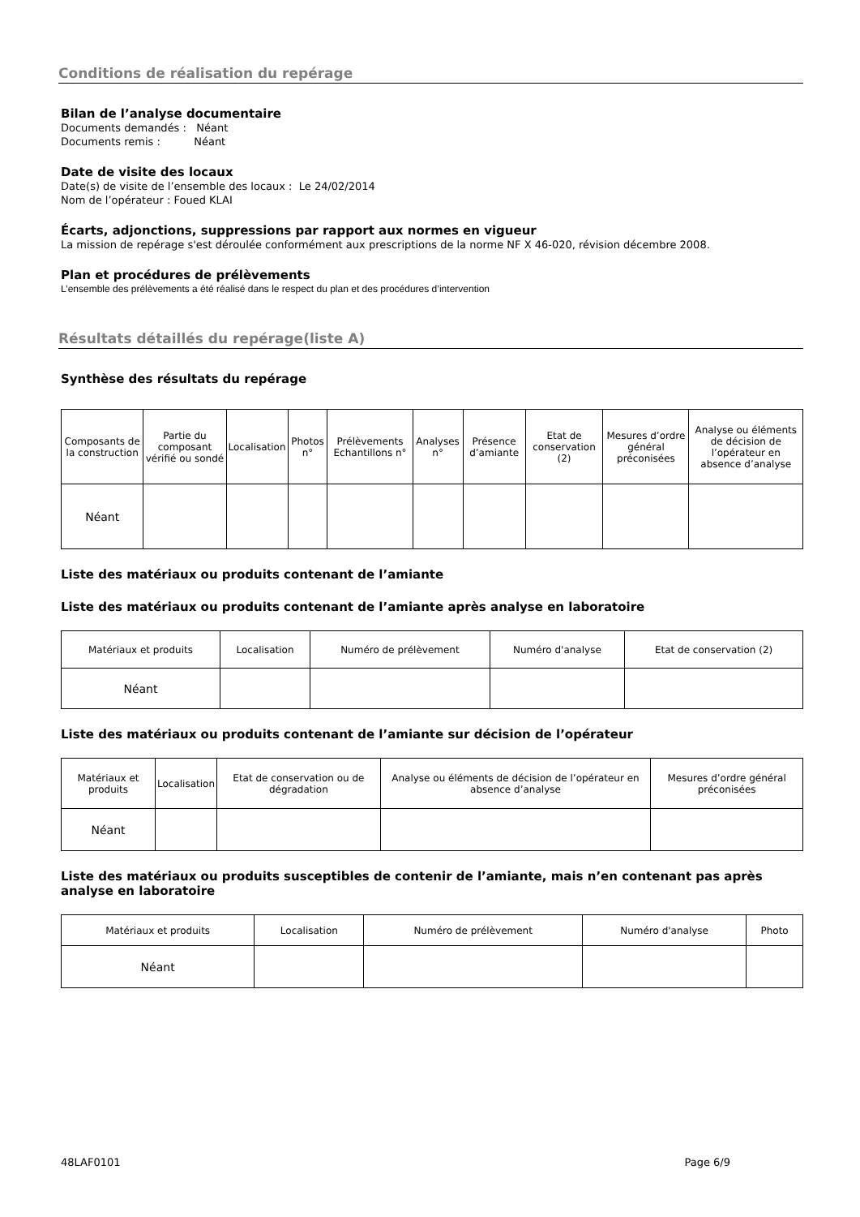Conditions de réalisation du repérage
Bilan de l’analyse documentaire
Documents demandés : Néant
Documents remis : Néant
Date de visite des locaux
Date(s) de visite de l’ensemble des locaux : Le 24/02/2014
Nom de l’opérateur : Foued KLAI
Écarts, adjonctions, suppressions par rapport aux normes en vigueur
La mission de repérage s'est déroulée conformément aux prescriptions de la norme NF X 46-020, révision décembre 2008.
Plan et procédures de prélèvements
L’ensemble des prélèvements a été réalisé dans le respect du plan et des procédures d’intervention
Résultats détaillés du repérage(liste A)
Synthèse des résultats du repérage
| Composants de la construction | Partie du composant vérifié ou sondé | Localisation | Photos n° | Prélèvements Echantillons n° | Analyses n° | Présence d’amiante | Etat de conservation (2) | Mesures d’ordre général préconisées | Analyse ou éléments de décision de l’opérateur en absence d’analyse |
| --- | --- | --- | --- | --- | --- | --- | --- | --- | --- |
| Néant | | | | | | | | | |
Liste des matériaux ou produits contenant de l’amiante
Liste des matériaux ou produits contenant de l’amiante après analyse en laboratoire
| Matériaux et produits | Localisation | Numéro de prélèvement | Numéro d'analyse | Etat de conservation (2) |
| --- | --- | --- | --- | --- |
| Néant | | | | |
Liste des matériaux ou produits contenant de l’amiante sur décision de l’opérateur
| Matériaux et produits | Localisation | Etat de conservation ou de dégradation | Analyse ou éléments de décision de l’opérateur en absence d’analyse | Mesures d’ordre général préconisées |
| --- | --- | --- | --- | --- |
| Néant | | | | |
Liste des matériaux ou produits susceptibles de contenir de l’amiante, mais n’en contenant pas après analyse en laboratoire
| Matériaux et produits | Localisation | Numéro de prélèvement | Numéro d'analyse | Photo |
| --- | --- | --- | --- | --- |
| Néant | | | | |
48LAF0101 Page 6/9